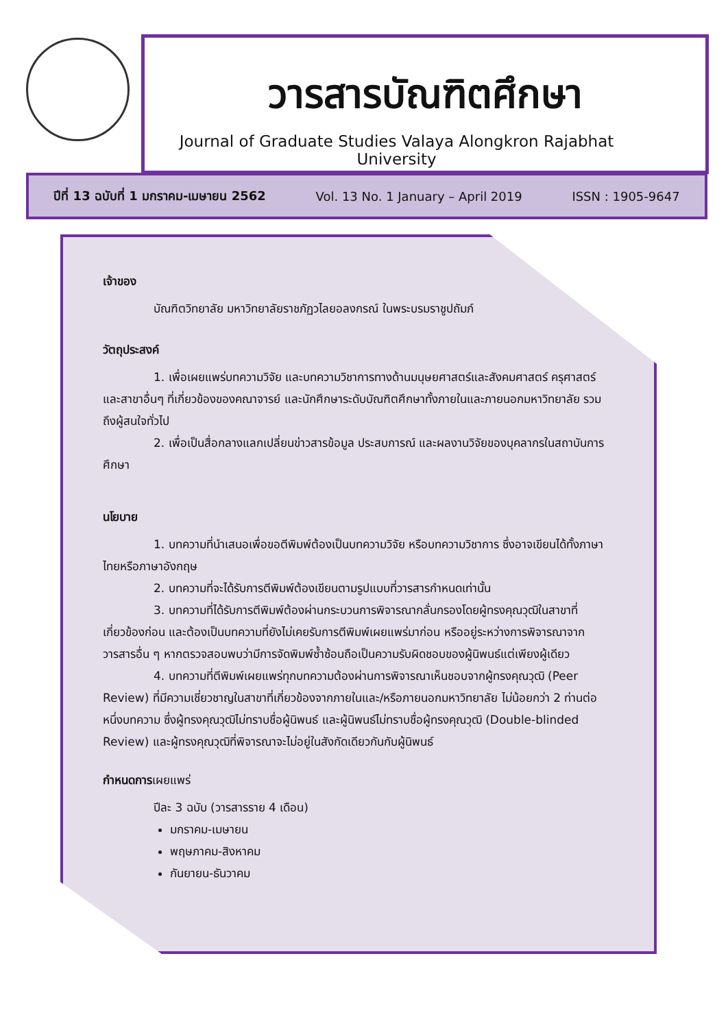วารสารบัณฑิตศึกษา
Journal of Graduate Studies Valaya Alongkron Rajabhat University
ปีที่ 13 ฉบับที่ 1 มกราคม-เมษายน 2562 Vol. 13 No. 1 January – April 2019 ISSN : 1905-9647
เจ้าของ
บัณฑิตวิทยาลัย มหาวิทยาลัยราชภัฏวไลยอลงกรณ์ ในพระบรมราชูปถัมภ์
วัตถุประสงค์
1. เพื่อเผยแพร่บทความวิจัย และบทความวิชาการทางด้านมนุษยศาสตร์และสังคมศาสตร์ ครุศาสตร์ และสาขาอื่นๆ ที่เกี่ยวข้องของคณาจารย์ และนักศึกษาระดับบัณฑิตศึกษาทั้งภายในและภายนอกมหาวิทยาลัย รวมถึงผู้สนใจทั่วไป
2. เพื่อเป็นสื่อกลางแลกเปลี่ยนข่าวสารข้อมูล ประสบการณ์ และผลงานวิจัยของบุคลากรในสถาบันการศึกษา
นโยบาย
1. บทความที่นำเสนอเพื่อขอตีพิมพ์ต้องเป็นบทความวิจัย หรือบทความวิชาการ ซึ่งอาจเขียนได้ทั้งภาษาไทยหรือภาษาอังกฤษ
2. บทความที่จะได้รับการตีพิมพ์ต้องเขียนตามรูปแบบที่วารสารกำหนดเท่านั้น
3. บทความที่ได้รับการตีพิมพ์ต้องผ่านกระบวนการพิจารณากลั่นกรองโดยผู้ทรงคุณวุฒิในสาขาที่เกี่ยวข้องก่อน และต้องเป็นบทความที่ยังไม่เคยรับการตีพิมพ์เผยแพร่มาก่อน หรืออยู่ระหว่างการพิจารณาจากวารสารอื่น ๆ หากตรวจสอบพบว่ามีการจัดพิมพ์ซ้ำซ้อนถือเป็นความรับผิดชอบของผู้นิพนธ์แต่เพียงผู้เดียว
4. บทความที่ตีพิมพ์เผยแพร่ทุกบทความต้องผ่านการพิจารณาเห็นชอบจากผู้ทรงคุณวุฒิ (Peer Review) ที่มีความเชี่ยวชาญในสาขาที่เกี่ยวข้องจากภายในและ/หรือภายนอกมหาวิทยาลัย ไม่น้อยกว่า 2 ท่านต่อหนึ่งบทความ ซึ่งผู้ทรงคุณวุฒิไม่ทราบชื่อผู้นิพนธ์ และผู้นิพนธ์ไม่ทราบชื่อผู้ทรงคุณวุฒิ (Double-blinded Review) และผู้ทรงคุณวุฒิที่พิจารณาจะไม่อยู่ในสังกัดเดียวกันกับผู้นิพนธ์
กำหนดการ เผยแพร่
ปีละ 3 ฉบับ (วารสารราย 4 เดือน)
มกราคม-เมษายน
พฤษภาคม-สิงหาคม
กันยายน-ธันวาคม